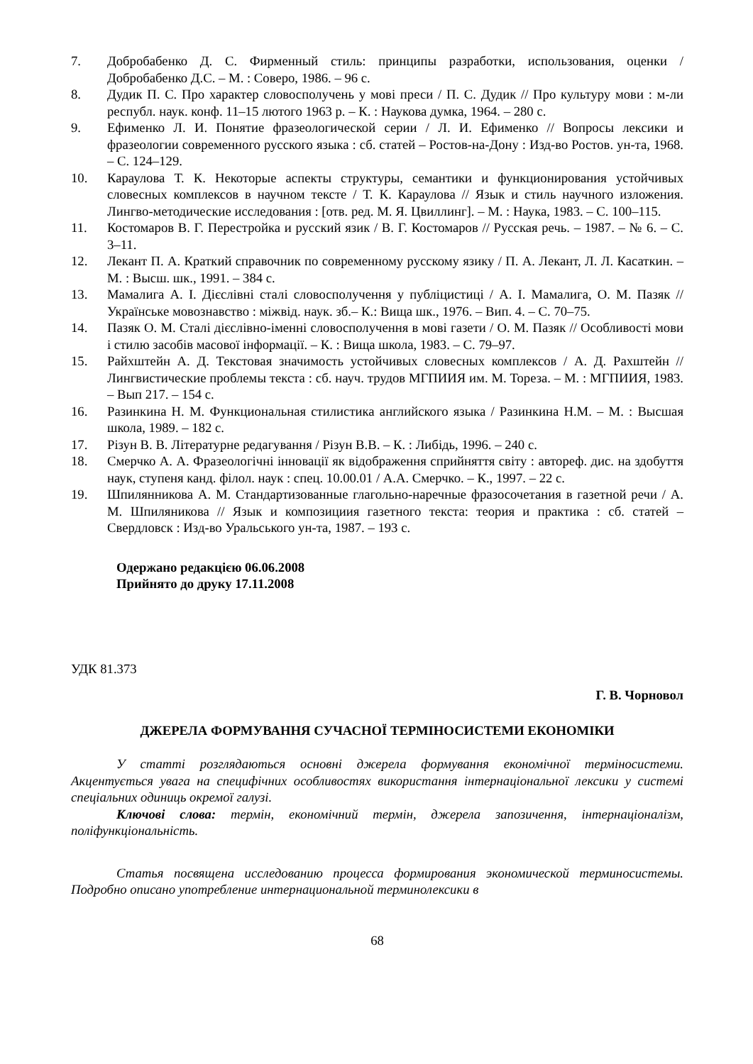7. Добробабенко Д. С. Фирменный стиль: принципы разработки, использования, оценки / Добробабенко Д.С. – М. : Соверо, 1986. – 96 с.
8. Дудик П. С. Про характер словосполучень у мові преси / П. С. Дудик // Про культуру мови : м-ли республ. наук. конф. 11–15 лютого 1963 р. – К. : Наукова думка, 1964. – 280 с.
9. Ефименко Л. И. Понятие фразеологической серии / Л. И. Ефименко // Вопросы лексики и фразеологии современного русского языка : сб. статей – Ростов-на-Дону : Изд-во Ростов. ун-та, 1968. – С. 124–129.
10. Караулова Т. К. Некоторые аспекты структуры, семантики и функционирования устойчивых словесных комплексов в научном тексте / Т. К. Караулова // Язык и стиль научного изложения. Лингво-методические исследования : [отв. ред. М. Я. Цвиллинг]. – М. : Наука, 1983. – С. 100–115.
11. Костомаров В. Г. Перестройка и русский язик / В. Г. Костомаров // Русская речь. – 1987. – № 6. – С. 3–11.
12. Лекант П. А. Краткий справочник по современному русскому язику / П. А. Лекант, Л. Л. Касаткин. – М. : Высш. шк., 1991. – 384 с.
13. Мамалига А. І. Дієслівні сталі словосполучення у публіцистиці / А. І. Мамалига, О. М. Пазяк // Українське мовознавство : міжвід. наук. зб.– К.: Вища шк., 1976. – Вип. 4. – С. 70–75.
14. Пазяк О. М. Сталі дієслівно-іменні словосполучення в мові газети / О. М. Пазяк // Особливості мови і стилю засобів масової інформації. – К. : Вища школа, 1983. – С. 79–97.
15. Райхштейн А. Д. Текстовая значимость устойчивых словесных комплексов / А. Д. Рахштейн // Лингвистические проблемы текста : сб. науч. трудов МГПИИЯ им. М. Тореза. – М. : МГПИИЯ, 1983. – Вып 217. – 154 с.
16. Разинкина Н. М. Функциональная стилистика английского языка / Разинкина Н.М. – М. : Высшая школа, 1989. – 182 с.
17. Різун В. В. Літературне редагування / Різун В.В. – К. : Либідь, 1996. – 240 с.
18. Смерчко А. А. Фразеологічні інновації як відображення сприйняття світу : автореф. дис. на здобуття наук, ступеня канд. філол. наук : спец. 10.00.01 / А.А. Смерчко. – К., 1997. – 22 с.
19. Шпилянникова А. М. Стандартизованные глагольно-наречные фразосочетания в газетной речи / А. М. Шпиляникова // Язык и композициия газетного текста: теория и практика : сб. статей – Свердловск : Изд-во Уральського ун-та, 1987. – 193 с.
Одержано редакцією 06.06.2008
Прийнято до друку 17.11.2008
УДК 81.373
Г. В. Чорновол
ДЖЕРЕЛА ФОРМУВАННЯ СУЧАСНОЇ ТЕРМІНОСИСТЕМИ ЕКОНОМІКИ
У статті розглядаються основні джерела формування економічної терміносистеми. Акцентується увага на специфічних особливостях використання інтернаціональної лексики у системі спеціальних одиниць окремої галузі.
Ключові слова: термін, економічний термін, джерела запозичення, інтернаціоналізм, поліфункціональність.
Статья посвящена исследованию процесса формирования экономической терминосистемы. Подробно описано употребление интернациональной терминолексики в
68